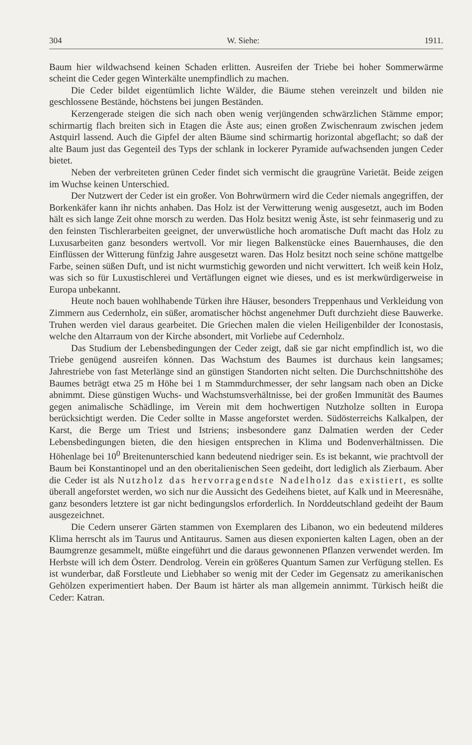304 W. Siehe: 1911.
Baum hier wildwachsend keinen Schaden erlitten. Ausreifen der Triebe bei hoher Sommerwärme scheint die Ceder gegen Winterkälte unempfindlich zu machen.
Die Ceder bildet eigentümlich lichte Wälder, die Bäume stehen vereinzelt und bilden nie geschlossene Bestände, höchstens bei jungen Beständen.
Kerzengerade steigen die sich nach oben wenig verjüngenden schwärzlichen Stämme empor; schirmartig flach breiten sich in Etagen die Äste aus; einen großen Zwischenraum zwischen jedem Astquirl lassend. Auch die Gipfel der alten Bäume sind schirmartig horizontal abgeflacht; so daß der alte Baum just das Gegenteil des Typs der schlank in lockerer Pyramide aufwachsenden jungen Ceder bietet.
Neben der verbreiteten grünen Ceder findet sich vermischt die graugrüne Varietät. Beide zeigen im Wuchse keinen Unterschied.
Der Nutzwert der Ceder ist ein großer. Von Bohrwürmern wird die Ceder niemals angegriffen, der Borkenkäfer kann ihr nichts anhaben. Das Holz ist der Verwitterung wenig ausgesetzt, auch im Boden hält es sich lange Zeit ohne morsch zu werden. Das Holz besitzt wenig Äste, ist sehr feinmaserig und zu den feinsten Tischlerarbeiten geeignet, der unverwüstliche hoch aromatische Duft macht das Holz zu Luxusarbeiten ganz besonders wertvoll. Vor mir liegen Balkenstücke eines Bauernhauses, die den Einflüssen der Witterung fünfzig Jahre ausgesetzt waren. Das Holz besitzt noch seine schöne mattgelbe Farbe, seinen süßen Duft, und ist nicht wurmstichig geworden und nicht verwittert. Ich weiß kein Holz, was sich so für Luxustischlerei und Vertäflungen eignet wie dieses, und es ist merkwürdigerweise in Europa unbekannt.
Heute noch bauen wohlhabende Türken ihre Häuser, besonders Treppenhaus und Verkleidung von Zimmern aus Cedernholz, ein süßer, aromatischer höchst angenehmer Duft durchzieht diese Bauwerke. Truhen werden viel daraus gearbeitet. Die Griechen malen die vielen Heiligenbilder der Iconostasis, welche den Altarraum von der Kirche absondert, mit Vorliebe auf Cedernholz.
Das Studium der Lebensbedingungen der Ceder zeigt, daß sie gar nicht empfindlich ist, wo die Triebe genügend ausreifen können. Das Wachstum des Baumes ist durchaus kein langsames; Jahrestriebe von fast Meterlänge sind an günstigen Standorten nicht selten. Die Durchschnittshöhe des Baumes beträgt etwa 25 m Höhe bei 1 m Stammdurchmesser, der sehr langsam nach oben an Dicke abnimmt. Diese günstigen Wuchs- und Wachstumsverhältnisse, bei der großen Immunität des Baumes gegen animalische Schädlinge, im Verein mit dem hochwertigen Nutzholze sollten in Europa berücksichtigt werden. Die Ceder sollte in Masse angeforstet werden. Südösterreichs Kalkalpen, der Karst, die Berge um Triest und Istriens; insbesondere ganz Dalmatien werden der Ceder Lebensbedingungen bieten, die den hiesigen entsprechen in Klima und Bodenverhältnissen. Die Höhenlage bei 10<sup>0</sup> Breitenunterschied kann bedeutend niedriger sein. Es ist bekannt, wie prachtvoll der Baum bei Konstantinopel und an den oberitalienischen Seen gedeiht, dort lediglich als Zierbaum. Aber die Ceder ist als Nutzholz das hervorragendste Nadelholz das existiert, es sollte überall angeforstet werden, wo sich nur die Aussicht des Gedeihens bietet, auf Kalk und in Meeresnähe, ganz besonders letztere ist gar nicht bedingungslos erforderlich. In Norddeutschland gedeiht der Baum ausgezeichnet.
Die Cedern unserer Gärten stammen von Exemplaren des Libanon, wo ein bedeutend milderes Klima herrscht als im Taurus und Antitaurus. Samen aus diesen exponierten kalten Lagen, oben an der Baumgrenze gesammelt, müßte eingeführt und die daraus gewonnenen Pflanzen verwendet werden. Im Herbste will ich dem Österr. Dendrolog. Verein ein größeres Quantum Samen zur Verfügung stellen. Es ist wunderbar, daß Forstleute und Liebhaber so wenig mit der Ceder im Gegensatz zu amerikanischen Gehölzen experimentiert haben. Der Baum ist härter als man allgemein annimmt. Türkisch heißt die Ceder: Katran.